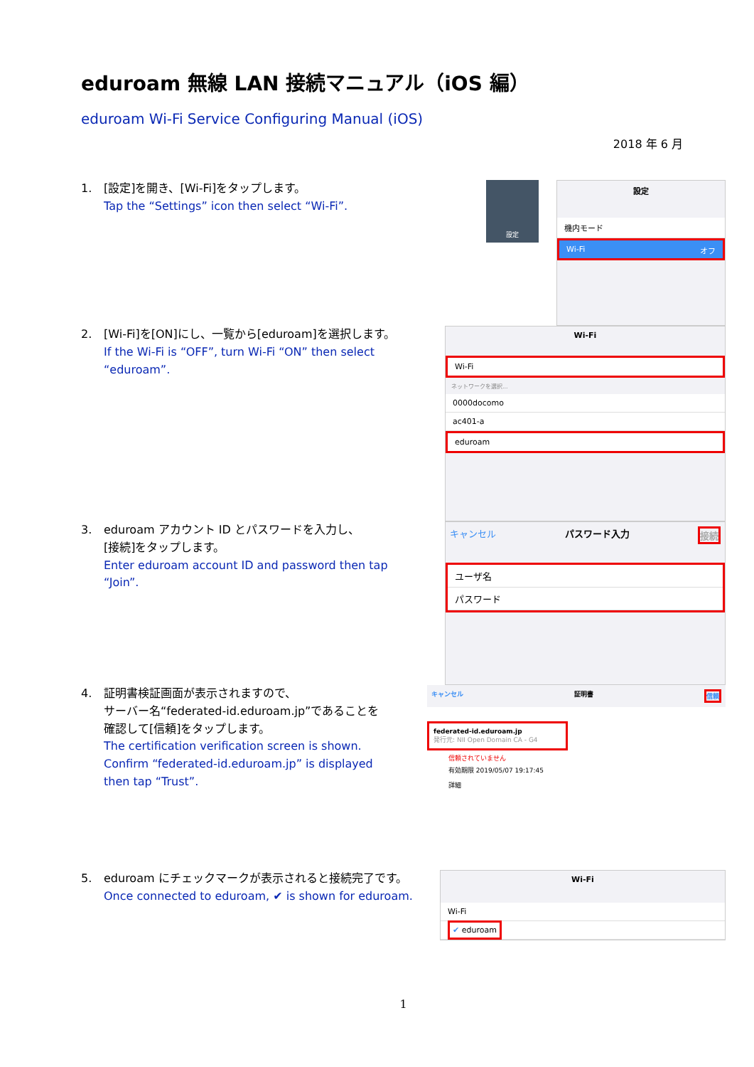eduroam 無線 LAN 接続マニュアル（iOS 編）
eduroam Wi-Fi Service Configuring Manual (iOS)
2018 年 6 月
1. [設定]を開き、[Wi-Fi]をタップします。
Tap the “Settings” icon then select “Wi-Fi”.
設定
設定
機内モード
Wi-Fi オフ
2. [Wi-Fi]を[ON]にし、一覧から[eduroam]を選択します。
If the Wi-Fi is “OFF”, turn Wi-Fi “ON” then select “eduroam”.
Wi-Fi
Wi-Fi
ネットワークを選択...
0000docomo
ac401-a
eduroam
3. eduroam アカウント ID とパスワードを入力し、
[接続]をタップします。
Enter eduroam account ID and password then tap “Join”.
キャンセル パスワード入力 接続
ユーザ名
パスワード
4. 証明書検証画面が表示されますので、
サーバー名“federated-id.eduroam.jp”であることを
確認して[信頼]をタップします。
The certification verification screen is shown.
Confirm “federated-id.eduroam.jp” is displayed
then tap “Trust”.
キャンセル 証明書 信頼
federated-id.eduroam.jp
発行元: NII Open Domain CA - G4
信頼されていません
有効期限 2019/05/07 19:17:45
詳細
5. eduroam にチェックマークが表示されると接続完了です。
Once connected to eduroam, ✔ is shown for eduroam.
Wi-Fi
Wi-Fi
✔ eduroam
1